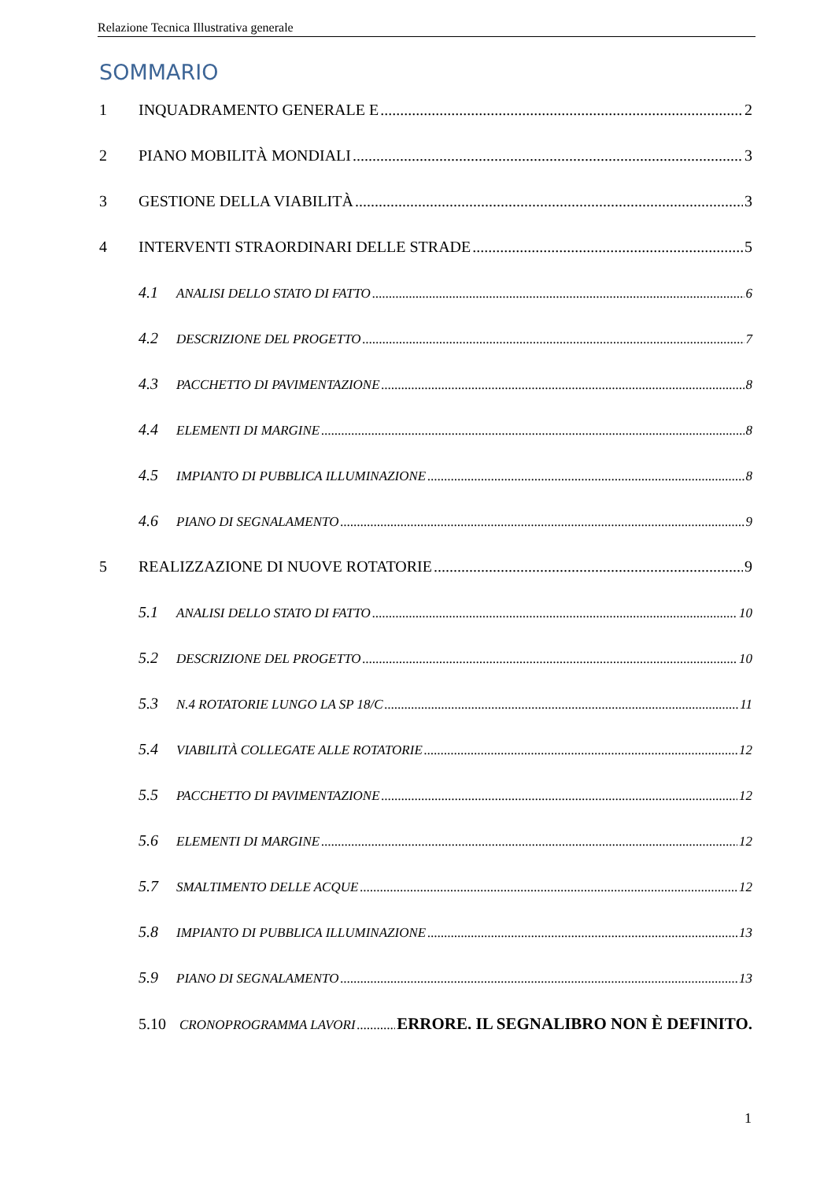Relazione Tecnica Illustrativa generale
SOMMARIO
1 INQUADRAMENTO GENERALE E 2
2 PIANO MOBILITÀ MONDIALI 3
3 GESTIONE DELLA VIABILITÀ 3
4 INTERVENTI STRAORDINARI DELLE STRADE 5
4.1 ANALISI DELLO STATO DI FATTO 6
4.2 DESCRIZIONE DEL PROGETTO 7
4.3 PACCHETTO DI PAVIMENTAZIONE 8
4.4 ELEMENTI DI MARGINE 8
4.5 IMPIANTO DI PUBBLICA ILLUMINAZIONE 8
4.6 PIANO DI SEGNALAMENTO 9
5 REALIZZAZIONE DI NUOVE ROTATORIE 9
5.1 ANALISI DELLO STATO DI FATTO 10
5.2 DESCRIZIONE DEL PROGETTO 10
5.3 N.4 ROTATORIE LUNGO LA SP 18/C 11
5.4 VIABILITÀ COLLEGATE ALLE ROTATORIE 12
5.5 PACCHETTO DI PAVIMENTAZIONE 12
5.6 ELEMENTI DI MARGINE 12
5.7 SMALTIMENTO DELLE ACQUE 12
5.8 IMPIANTO DI PUBBLICA ILLUMINAZIONE 13
5.9 PIANO DI SEGNALAMENTO 13
5.10 CRONOPROGRAMMA LAVORI ERRORE. IL SEGNALIBRO NON È DEFINITO.
1